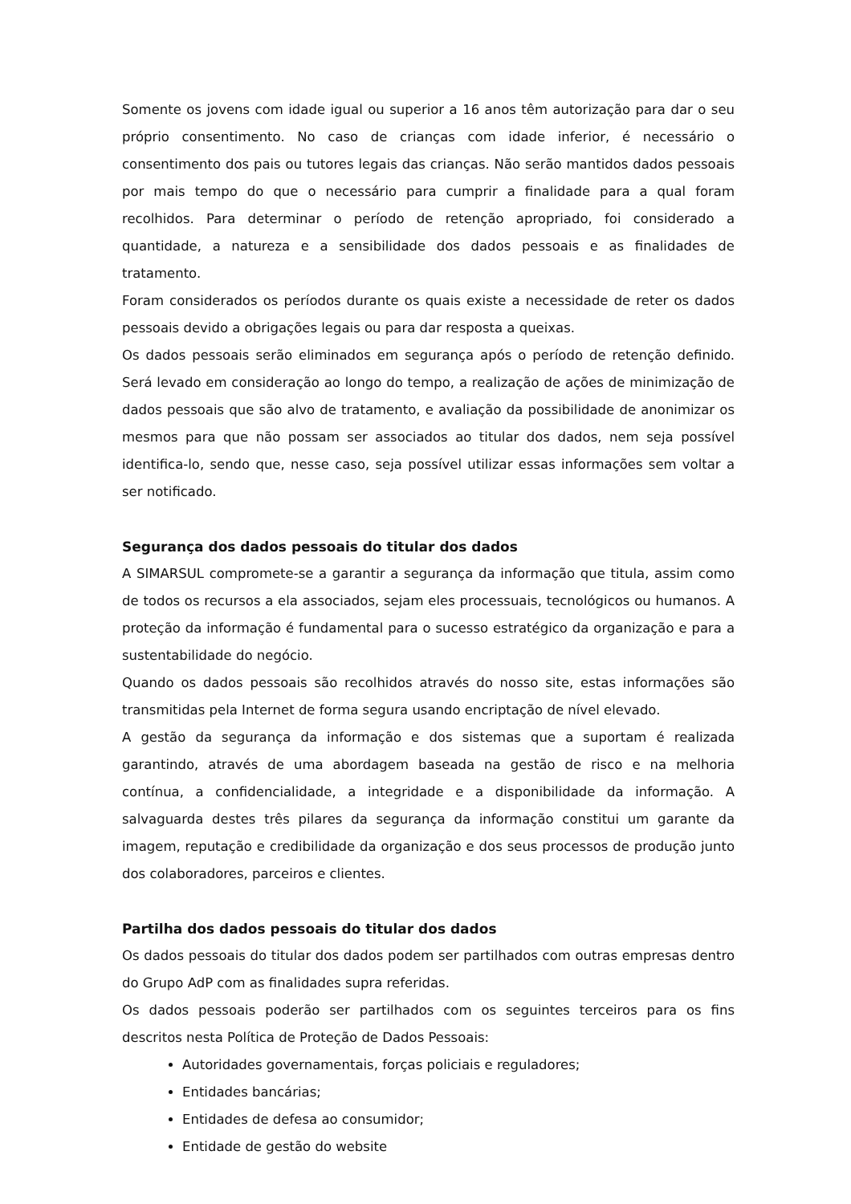Somente os jovens com idade igual ou superior a 16 anos têm autorização para dar o seu próprio consentimento. No caso de crianças com idade inferior, é necessário o consentimento dos pais ou tutores legais das crianças. Não serão mantidos dados pessoais por mais tempo do que o necessário para cumprir a finalidade para a qual foram recolhidos. Para determinar o período de retenção apropriado, foi considerado a quantidade, a natureza e a sensibilidade dos dados pessoais e as finalidades de tratamento.
Foram considerados os períodos durante os quais existe a necessidade de reter os dados pessoais devido a obrigações legais ou para dar resposta a queixas.
Os dados pessoais serão eliminados em segurança após o período de retenção definido. Será levado em consideração ao longo do tempo, a realização de ações de minimização de dados pessoais que são alvo de tratamento, e avaliação da possibilidade de anonimizar os mesmos para que não possam ser associados ao titular dos dados, nem seja possível identifica-lo, sendo que, nesse caso, seja possível utilizar essas informações sem voltar a ser notificado.
Segurança dos dados pessoais do titular dos dados
A SIMARSUL compromete-se a garantir a segurança da informação que titula, assim como de todos os recursos a ela associados, sejam eles processuais, tecnológicos ou humanos. A proteção da informação é fundamental para o sucesso estratégico da organização e para a sustentabilidade do negócio.
Quando os dados pessoais são recolhidos através do nosso site, estas informações são transmitidas pela Internet de forma segura usando encriptação de nível elevado.
A gestão da segurança da informação e dos sistemas que a suportam é realizada garantindo, através de uma abordagem baseada na gestão de risco e na melhoria contínua, a confidencialidade, a integridade e a disponibilidade da informação. A salvaguarda destes três pilares da segurança da informação constitui um garante da imagem, reputação e credibilidade da organização e dos seus processos de produção junto dos colaboradores, parceiros e clientes.
Partilha dos dados pessoais do titular dos dados
Os dados pessoais do titular dos dados podem ser partilhados com outras empresas dentro do Grupo AdP com as finalidades supra referidas.
Os dados pessoais poderão ser partilhados com os seguintes terceiros para os fins descritos nesta Política de Proteção de Dados Pessoais:
Autoridades governamentais, forças policiais e reguladores;
Entidades bancárias;
Entidades de defesa ao consumidor;
Entidade de gestão do website